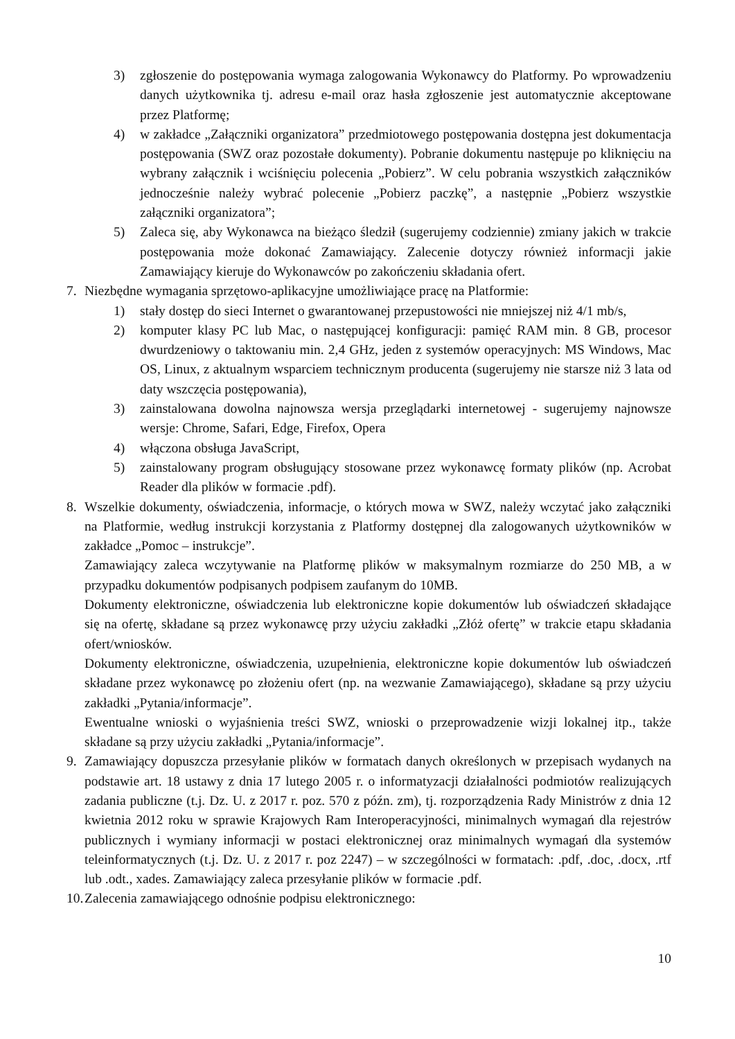3) zgłoszenie do postępowania wymaga zalogowania Wykonawcy do Platformy. Po wprowadzeniu danych użytkownika tj. adresu e-mail oraz hasła zgłoszenie jest automatycznie akceptowane przez Platformę;
4) w zakładce „Załączniki organizatora” przedmiotowego postępowania dostępna jest dokumentacja postępowania (SWZ oraz pozostałe dokumenty). Pobranie dokumentu następuje po kliknięciu na wybrany załącznik i wciśnięciu polecenia „Pobierz”. W celu pobrania wszystkich załączników jednocześnie należy wybrać polecenie „Pobierz paczkę”, a następnie „Pobierz wszystkie załączniki organizatora”;
5) Zaleca się, aby Wykonawca na bieżąco śledził (sugerujemy codziennie) zmiany jakich w trakcie postępowania może dokonać Zamawiający. Zalecenie dotyczy również informacji jakie Zamawiający kieruje do Wykonawców po zakończeniu składania ofert.
7. Niezbędne wymagania sprzętowo-aplikacyjne umożliwiające pracę na Platformie:
1) stały dostęp do sieci Internet o gwarantowanej przepustowości nie mniejszej niż 4/1 mb/s,
2) komputer klasy PC lub Mac, o następującej konfiguracji: pamięć RAM min. 8 GB, procesor dwurdzeniowy o taktowaniu min. 2,4 GHz, jeden z systemów operacyjnych: MS Windows, Mac OS, Linux, z aktualnym wsparciem technicznym producenta (sugerujemy nie starsze niż 3 lata od daty wszczęcia postępowania),
3) zainstalowana dowolna najnowsza wersja przeglądarki internetowej - sugerujemy najnowsze wersje: Chrome, Safari, Edge, Firefox, Opera
4) włączona obsługa JavaScript,
5) zainstalowany program obsługujący stosowane przez wykonawcę formaty plików (np. Acrobat Reader dla plików w formacie .pdf).
8. Wszelkie dokumenty, oświadczenia, informacje, o których mowa w SWZ, należy wczytać jako załączniki na Platformie, według instrukcji korzystania z Platformy dostępnej dla zalogowanych użytkowników w zakładce „Pomoc – instrukcje”.
Zamawiający zaleca wczytywanie na Platformę plików w maksymalnym rozmiarze do 250 MB, a w przypadku dokumentów podpisanych podpisem zaufanym do 10MB.
Dokumenty elektroniczne, oświadczenia lub elektroniczne kopie dokumentów lub oświadczeń składające się na ofertę, składane są przez wykonawcę przy użyciu zakładki „Złóż ofertę” w trakcie etapu składania ofert/wniosków.
Dokumenty elektroniczne, oświadczenia, uzupełnienia, elektroniczne kopie dokumentów lub oświadczeń składane przez wykonawcę po złożeniu ofert (np. na wezwanie Zamawiającego), składane są przy użyciu zakładki „Pytania/informacje”.
Ewentualne wnioski o wyjaśnienia treści SWZ, wnioski o przeprowadzenie wizji lokalnej itp., także składane są przy użyciu zakładki „Pytania/informacje”.
9. Zamawiający dopuszcza przesyłanie plików w formatach danych określonych w przepisach wydanych na podstawie art. 18 ustawy z dnia 17 lutego 2005 r. o informatyzacji działalności podmiotów realizujących zadania publiczne (t.j. Dz. U. z 2017 r. poz. 570 z późn. zm), tj. rozporządzenia Rady Ministrów z dnia 12 kwietnia 2012 roku w sprawie Krajowych Ram Interoperacyjności, minimalnych wymagań dla rejestrów publicznych i wymiany informacji w postaci elektronicznej oraz minimalnych wymagań dla systemów teleinformatycznych (t.j. Dz. U. z 2017 r. poz 2247) – w szczególności w formatach: .pdf, .doc, .docx, .rtf lub .odt., xades. Zamawiający zaleca przesyłanie plików w formacie .pdf.
10. Zalecenia zamawiającego odnośnie podpisu elektronicznego:
10